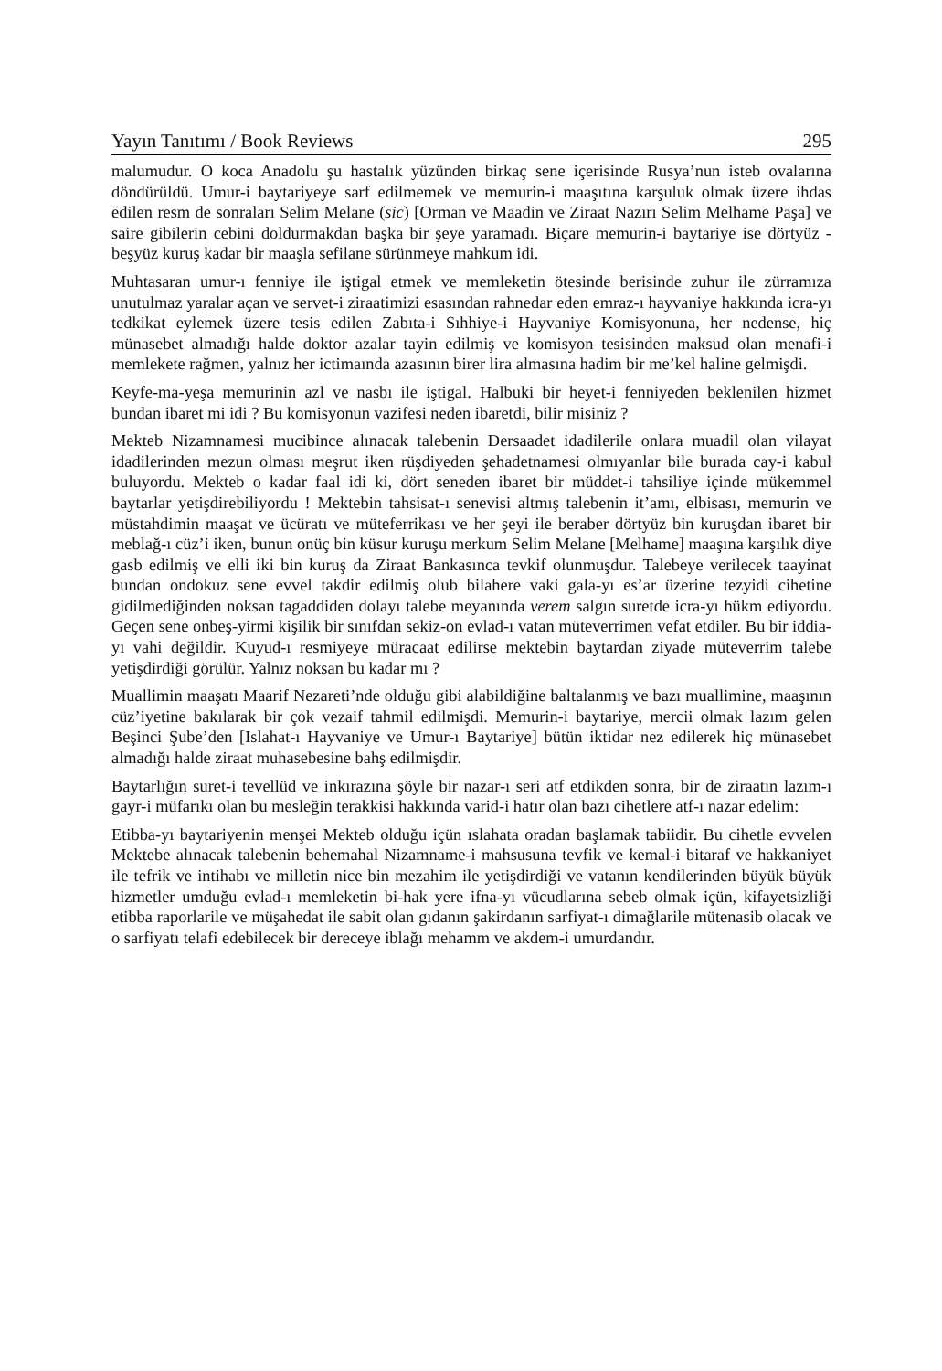Yayın Tanıtımı / Book Reviews 295
malumudur. O koca Anadolu şu hastalık yüzünden birkaç sene içerisinde Rusya’nun isteb ovalarına döndürüldü. Umur-i baytariyeye sarf edilmemek ve memurin-i maaşıtına karşuluk olmak üzere ihdas edilen resm de sonraları Selim Melane (sic) [Orman ve Maadin ve Ziraat Nazırı Selim Melhame Paşa] ve saire gibilerin cebini doldurmakdan başka bir şeye yaramadı. Biçare memurin-i baytariye ise dörtyüz - beşyüz kuruş kadar bir maaşla sefilane sürünmeye mahkum idi.
Muhtasaran umur-ı fenniye ile iştigal etmek ve memleketin ötesinde berisinde zuhur ile zürramıza unutulmaz yaralar açan ve servet-i ziraatimizi esasından rahnedar eden emraz-ı hayvaniye hakkında icra-yı tedkikat eylemek üzere tesis edilen Zabıta-i Sıhhiye-i Hayvaniye Komisyonuna, her nedense, hiç münasebet almadığı halde doktor azalar tayin edilmiş ve komisyon tesisinden maksud olan menafi-i memlekete rağmen, yalnız her ictimaında azasının birer lira almasına hadim bir me’kel haline gelmişdi.
Keyfe-ma-yeşa memurinin azl ve nasbı ile iştigal. Halbuki bir heyet-i fenniyeden beklenilen hizmet bundan ibaret mi idi ? Bu komisyonun vazifesi neden ibaretdi, bilir misiniz ?
Mekteb Nizamnamesi mucibince alınacak talebenin Dersaadet idadilerile onlara muadil olan vilayat idadilerinden mezun olması meşrut iken rüşdiyeden şehadetnamesi olmıyanlar bile burada cay-i kabul buluyordu. Mekteb o kadar faal idi ki, dört seneden ibaret bir müddet-i tahsiliye içinde mükemmel baytarlar yetişdirebiliyordu ! Mektebin tahsisat-ı senevisi altmış talebenin it’amı, elbisası, memurin ve müstahdimin maaşat ve ücüratı ve müteferrikası ve her şeyi ile beraber dörtyüz bin kuruşdan ibaret bir meblağ-ı cüz’i iken, bunun onüç bin küsur kuruşu merkum Selim Melane [Melhame] maaşına karşılık diye gasb edilmiş ve elli iki bin kuruş da Ziraat Bankasınca tevkif olunmuşdur. Talebeye verilecek taayinat bundan ondokuz sene evvel takdir edilmiş olub bilahere vaki gala-yı es’ar üzerine tezyidi cihetine gidilmediğinden noksan tagaddiden dolayı talebe meyanında verem salgın suretde icra-yı hükm ediyordu. Geçen sene onbeş-yirmi kişilik bir sınıfdan sekiz-on evlad-ı vatan müteverrimen vefat etdiler. Bu bir iddia-yı vahi değildir. Kuyud-ı resmiyeye müracaat edilirse mektebin baytardan ziyade müteverrim talebe yetişdirdiği görülür. Yalnız noksan bu kadar mı ?
Muallimin maaşatı Maarif Nezareti’nde olduğu gibi alabildiğine baltalanmış ve bazı muallimine, maaşının cüz’iyetine bakılarak bir çok vezaif tahmil edilmişdi. Memurin-i baytariye, mercii olmak lazım gelen Beşinci Şube’den [Islahat-ı Hayvaniye ve Umur-ı Baytariye] bütün iktidar nez edilerek hiç münasebet almadığı halde ziraat muhasebesine bahş edilmişdir.
Baytarlığın suret-i tevellüd ve inkırazına şöyle bir nazar-ı seri atf etdikden sonra, bir de ziraatın lazım-ı gayr-i müfarıkı olan bu mesleğin terakkisi hakkında varid-i hatır olan bazı cihetlere atf-ı nazar edelim:
Etibba-yı baytariyenin menşei Mekteb olduğu içün ıslahata oradan başlamak tabiidir. Bu cihetle evvelen Mektebe alınacak talebenin behemahal Nizamname-i mahsusuna tevfik ve kemal-i bitaraf ve hakkaniyet ile tefrik ve intihabı ve milletin nice bin mezahim ile yetişdirdiği ve vatanın kendilerinden büyük büyük hizmetler umduğu evlad-ı memleketin bi-hak yere ifna-yı vücudlarına sebeb olmak içün, kifayetsizliği etibba raporlarile ve müşahedat ile sabit olan gıdanın şakirdanın sarfiyat-ı dimağlarile mütenasib olacak ve o sarfiyatı telafi edebilecek bir dereceye iblağı mehamm ve akdem-i umurdandır.